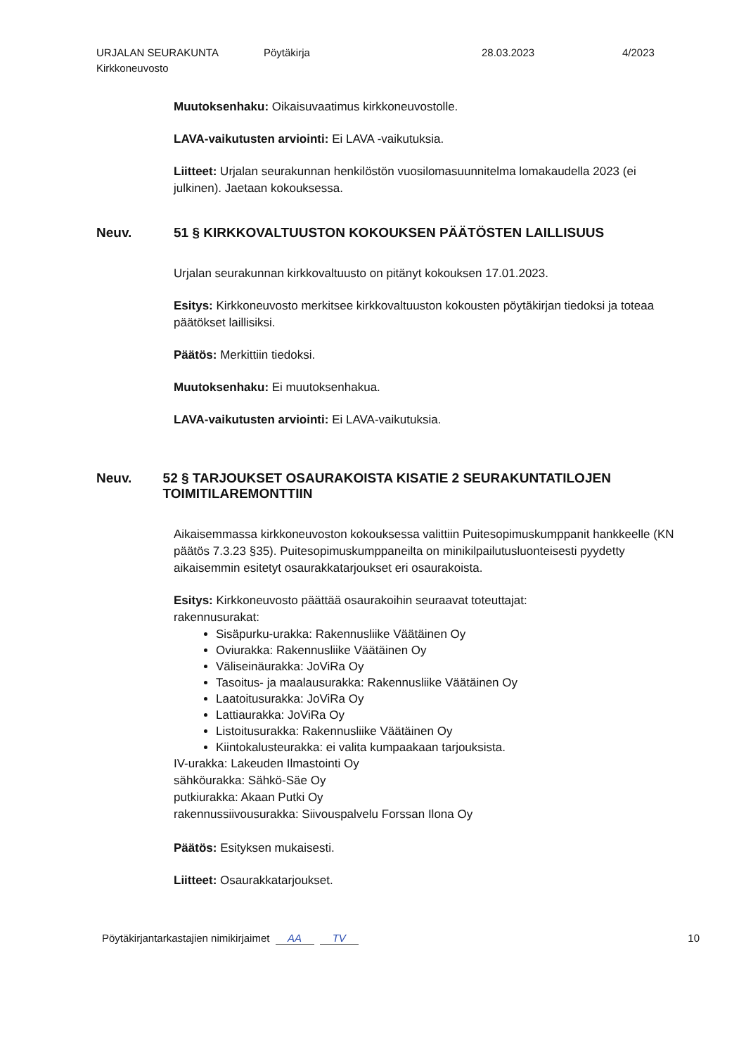URJALAN SEURAKUNTA
Kirkkoneuvosto
Pöytäkirja 28.03.2023 4/2023
Muutoksenhaku: Oikaisuvaatimus kirkkoneuvostolle.
LAVA-vaikutusten arviointi: Ei LAVA -vaikutuksia.
Liitteet: Urjalan seurakunnan henkilöstön vuosilomasuunnitelma lomakaudella 2023 (ei julkinen). Jaetaan kokouksessa.
Neuv. 51 § KIRKKOVALTUUSTON KOKOUKSEN PÄÄTÖSTEN LAILLISUUS
Urjalan seurakunnan kirkkovaltuusto on pitänyt kokouksen 17.01.2023.
Esitys: Kirkkoneuvosto merkitsee kirkkovaltuuston kokousten pöytäkirjan tiedoksi ja toteaa päätökset laillisiksi.
Päätös: Merkittiin tiedoksi.
Muutoksenhaku: Ei muutoksenhakua.
LAVA-vaikutusten arviointi: Ei LAVA-vaikutuksia.
Neuv. 52 § TARJOUKSET OSAURAKOISTA KISATIE 2 SEURAKUNTATILOJEN TOIMITILAREMONTTIIN
Aikaisemmassa kirkkoneuvoston kokouksessa valittiin Puitesopimuskumppanit hankkeelle (KN päätös 7.3.23 §35). Puitesopimuskumppaneilta on minikilpailutusluonteisesti pyydetty aikaisemmin esitetyt osaurakkatarjoukset eri osaurakoista.
Esitys: Kirkkoneuvosto päättää osaurakoihin seuraavat toteuttajat:
rakennusurakat:
Sisäpurku-urakka: Rakennusliike Väätäinen Oy
Oviurakka: Rakennusliike Väätäinen Oy
Väliseinäurakka: JoViRa Oy
Tasoitus- ja maalausurakka: Rakennusliike Väätäinen Oy
Laatoitusurakka: JoViRa Oy
Lattiaurakka: JoViRa Oy
Listoitusurakka: Rakennusliike Väätäinen Oy
Kiintokalusteurakka: ei valita kumpaakaan tarjouksista.
IV-urakka: Lakeuden Ilmastointi Oy
sähköurakka: Sähkö-Säe Oy
putkiurakka: Akaan Putki Oy
rakennussiivousurakka: Siivouspalvelu Forssan Ilona Oy
Päätös: Esityksen mukaisesti.
Liitteet: Osaurakkatarjoukset.
Pöytäkirjantarkastajien nimikirjaimet AA TV
10